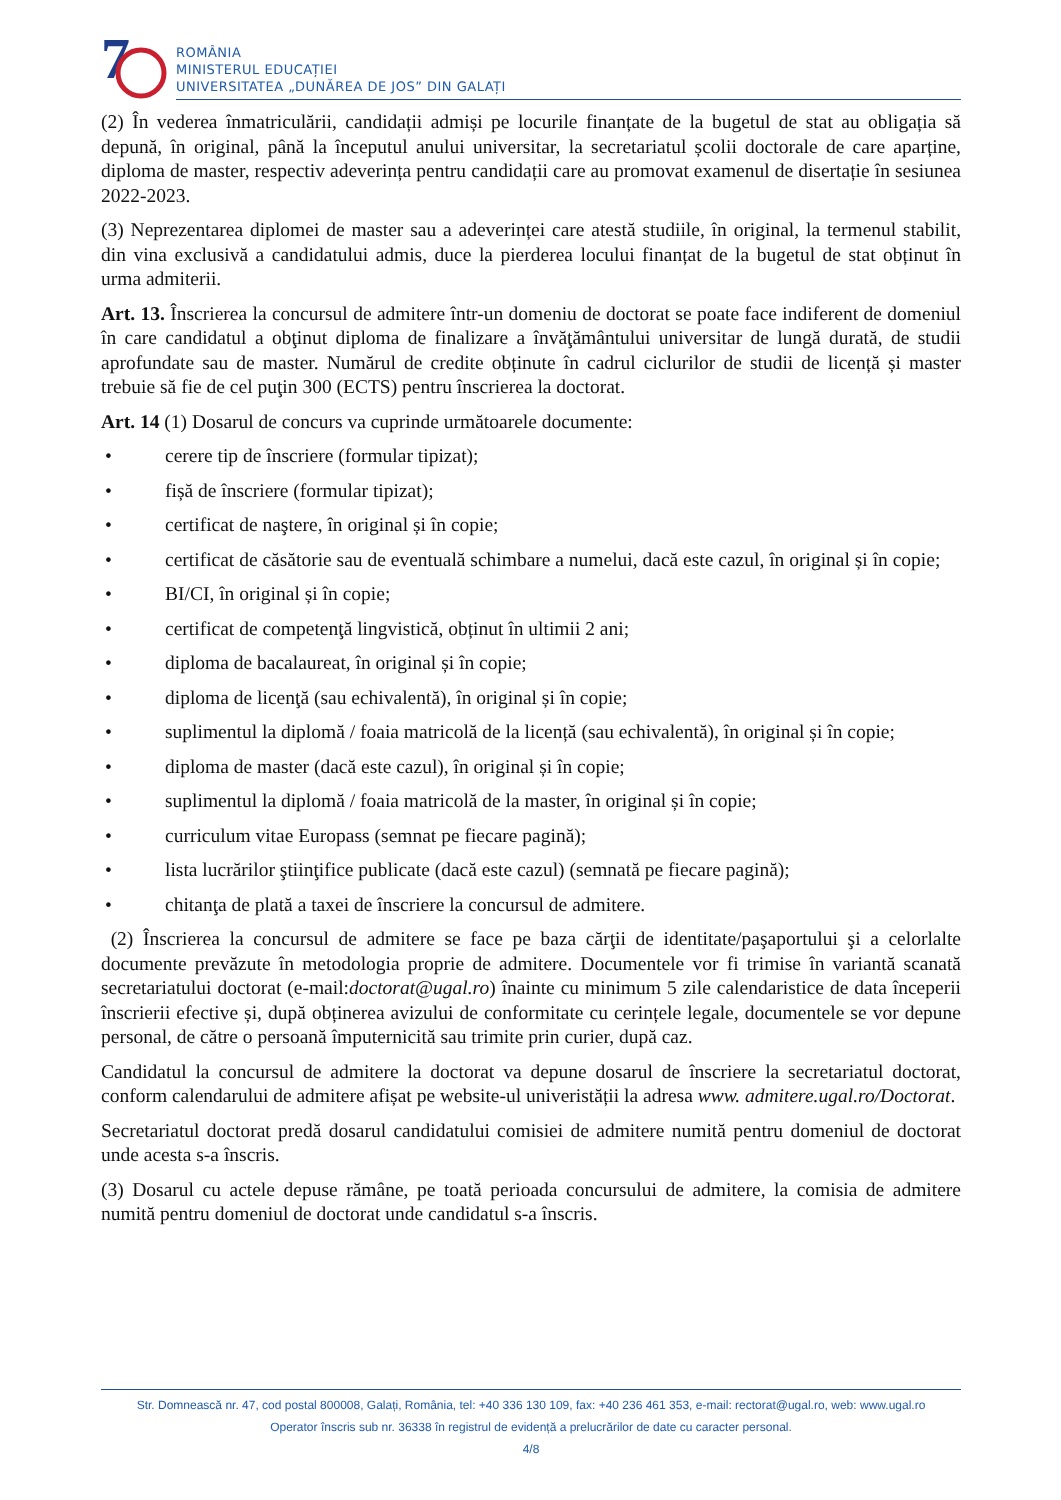7
ROMÂNIA
MINISTERUL EDUCAȚIEI
UNIVERSITATEA „DUNĂREA DE JOS” DIN GALAȚI
(2) În vederea înmatriculării, candidații admiși pe locurile finanțate de la bugetul de stat au obligația să depună, în original, până la începutul anului universitar, la secretariatul școlii doctorale de care aparține, diploma de master, respectiv adeverința pentru candidații care au promovat examenul de disertație în sesiunea 2022-2023.
(3) Neprezentarea diplomei de master sau a adeverinței care atestă studiile, în original, la termenul stabilit, din vina exclusivă a candidatului admis, duce la pierderea locului finanțat de la bugetul de stat obținut în urma admiterii.
Art. 13. Înscrierea la concursul de admitere într-un domeniu de doctorat se poate face indiferent de domeniul în care candidatul a obţinut diploma de finalizare a învăţământului universitar de lungă durată, de studii aprofundate sau de master. Numărul de credite obținute în cadrul ciclurilor de studii de licență și master trebuie să fie de cel puţin 300 (ECTS) pentru înscrierea la doctorat.
Art. 14 (1) Dosarul de concurs va cuprinde următoarele documente:
• cerere tip de înscriere (formular tipizat);
• fișă de înscriere (formular tipizat);
• certificat de naştere, în original și în copie;
• certificat de căsătorie sau de eventuală schimbare a numelui, dacă este cazul, în original și în copie;
• BI/CI, în original și în copie;
• certificat de competenţă lingvistică, obținut în ultimii 2 ani;
• diploma de bacalaureat, în original și în copie;
• diploma de licenţă (sau echivalentă), în original și în copie;
• suplimentul la diplomă / foaia matricolă de la licență (sau echivalentă), în original și în copie;
• diploma de master (dacă este cazul), în original și în copie;
• suplimentul la diplomă / foaia matricolă de la master, în original și în copie;
• curriculum vitae Europass (semnat pe fiecare pagină);
• lista lucrărilor ştiinţifice publicate (dacă este cazul) (semnată pe fiecare pagină);
• chitanţa de plată a taxei de înscriere la concursul de admitere.
(2) Înscrierea la concursul de admitere se face pe baza cărţii de identitate/paşaportului şi a celorlalte documente prevăzute în metodologia proprie de admitere. Documentele vor fi trimise în variantă scanată secretariatului doctorat (e-mail:doctorat@ugal.ro) înainte cu minimum 5 zile calendaristice de data începerii înscrierii efective și, după obținerea avizului de conformitate cu cerințele legale, documentele se vor depune personal, de către o persoană împuternicită sau trimite prin curier, după caz.
Candidatul la concursul de admitere la doctorat va depune dosarul de înscriere la secretariatul doctorat, conform calendarului de admitere afișat pe website-ul univeristății la adresa www. admitere.ugal.ro/Doctorat.
Secretariatul doctorat predă dosarul candidatului comisiei de admitere numită pentru domeniul de doctorat unde acesta s-a înscris.
(3) Dosarul cu actele depuse rămâne, pe toată perioada concursului de admitere, la comisia de admitere numită pentru domeniul de doctorat unde candidatul s-a înscris.
Str. Domnească nr. 47, cod postal 800008, Galați, România, tel: +40 336 130 109, fax: +40 236 461 353, e-mail: rectorat@ugal.ro, web: www.ugal.ro
Operator înscris sub nr. 36338 în registrul de evidență a prelucrărilor de date cu caracter personal.
4/8